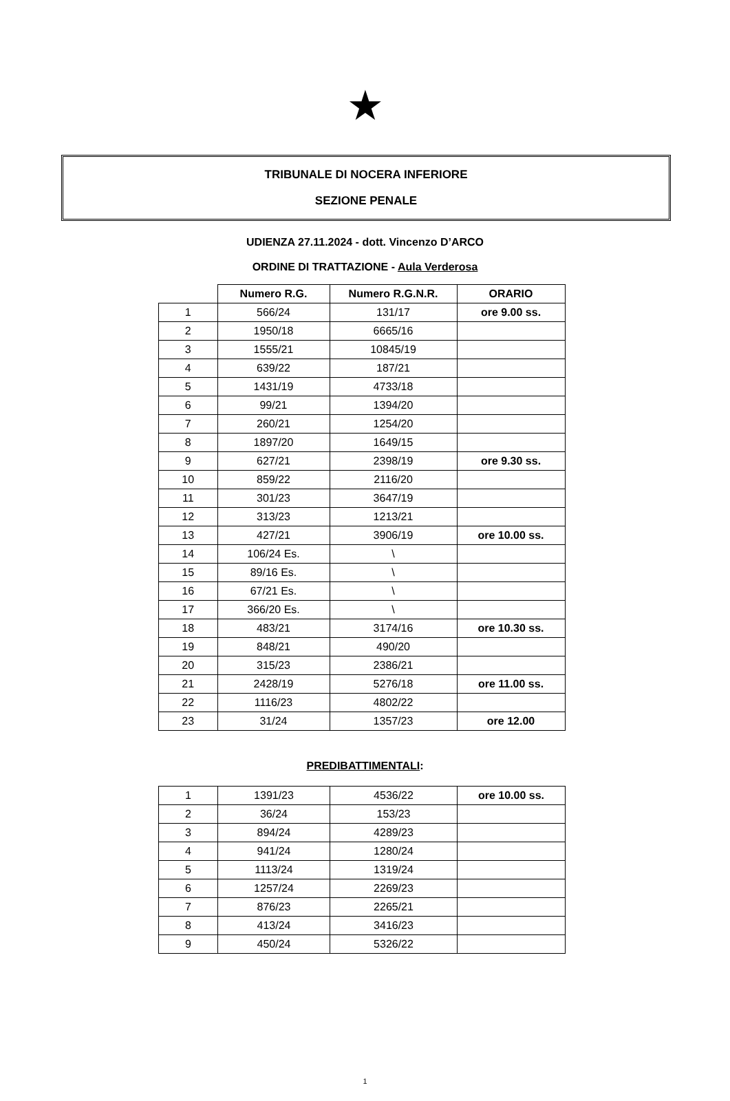★
TRIBUNALE DI NOCERA INFERIORE
SEZIONE PENALE
UDIENZA 27.11.2024 - dott. Vincenzo D’ARCO
ORDINE DI TRATTAZIONE - Aula Verderosa
| | Numero R.G. | Numero R.G.N.R. | ORARIO |
| 1 | 566/24 | 131/17 | ore 9.00 ss. |
| 2 | 1950/18 | 6665/16 | |
| 3 | 1555/21 | 10845/19 | |
| 4 | 639/22 | 187/21 | |
| 5 | 1431/19 | 4733/18 | |
| 6 | 99/21 | 1394/20 | |
| 7 | 260/21 | 1254/20 | |
| 8 | 1897/20 | 1649/15 | |
| 9 | 627/21 | 2398/19 | ore 9.30 ss. |
| 10 | 859/22 | 2116/20 | |
| 11 | 301/23 | 3647/19 | |
| 12 | 313/23 | 1213/21 | |
| 13 | 427/21 | 3906/19 | ore 10.00 ss. |
| 14 | 106/24 Es. | \ | |
| 15 | 89/16 Es. | \ | |
| 16 | 67/21 Es. | \ | |
| 17 | 366/20 Es. | \ | |
| 18 | 483/21 | 3174/16 | ore 10.30 ss. |
| 19 | 848/21 | 490/20 | |
| 20 | 315/23 | 2386/21 | |
| 21 | 2428/19 | 5276/18 | ore 11.00 ss. |
| 22 | 1116/23 | 4802/22 | |
| 23 | 31/24 | 1357/23 | ore 12.00 |
PREDIBATTIMENTALI:
| 1 | 1391/23 | 4536/22 | ore 10.00 ss. |
| 2 | 36/24 | 153/23 | |
| 3 | 894/24 | 4289/23 | |
| 4 | 941/24 | 1280/24 | |
| 5 | 1113/24 | 1319/24 | |
| 6 | 1257/24 | 2269/23 | |
| 7 | 876/23 | 2265/21 | |
| 8 | 413/24 | 3416/23 | |
| 9 | 450/24 | 5326/22 | |
1